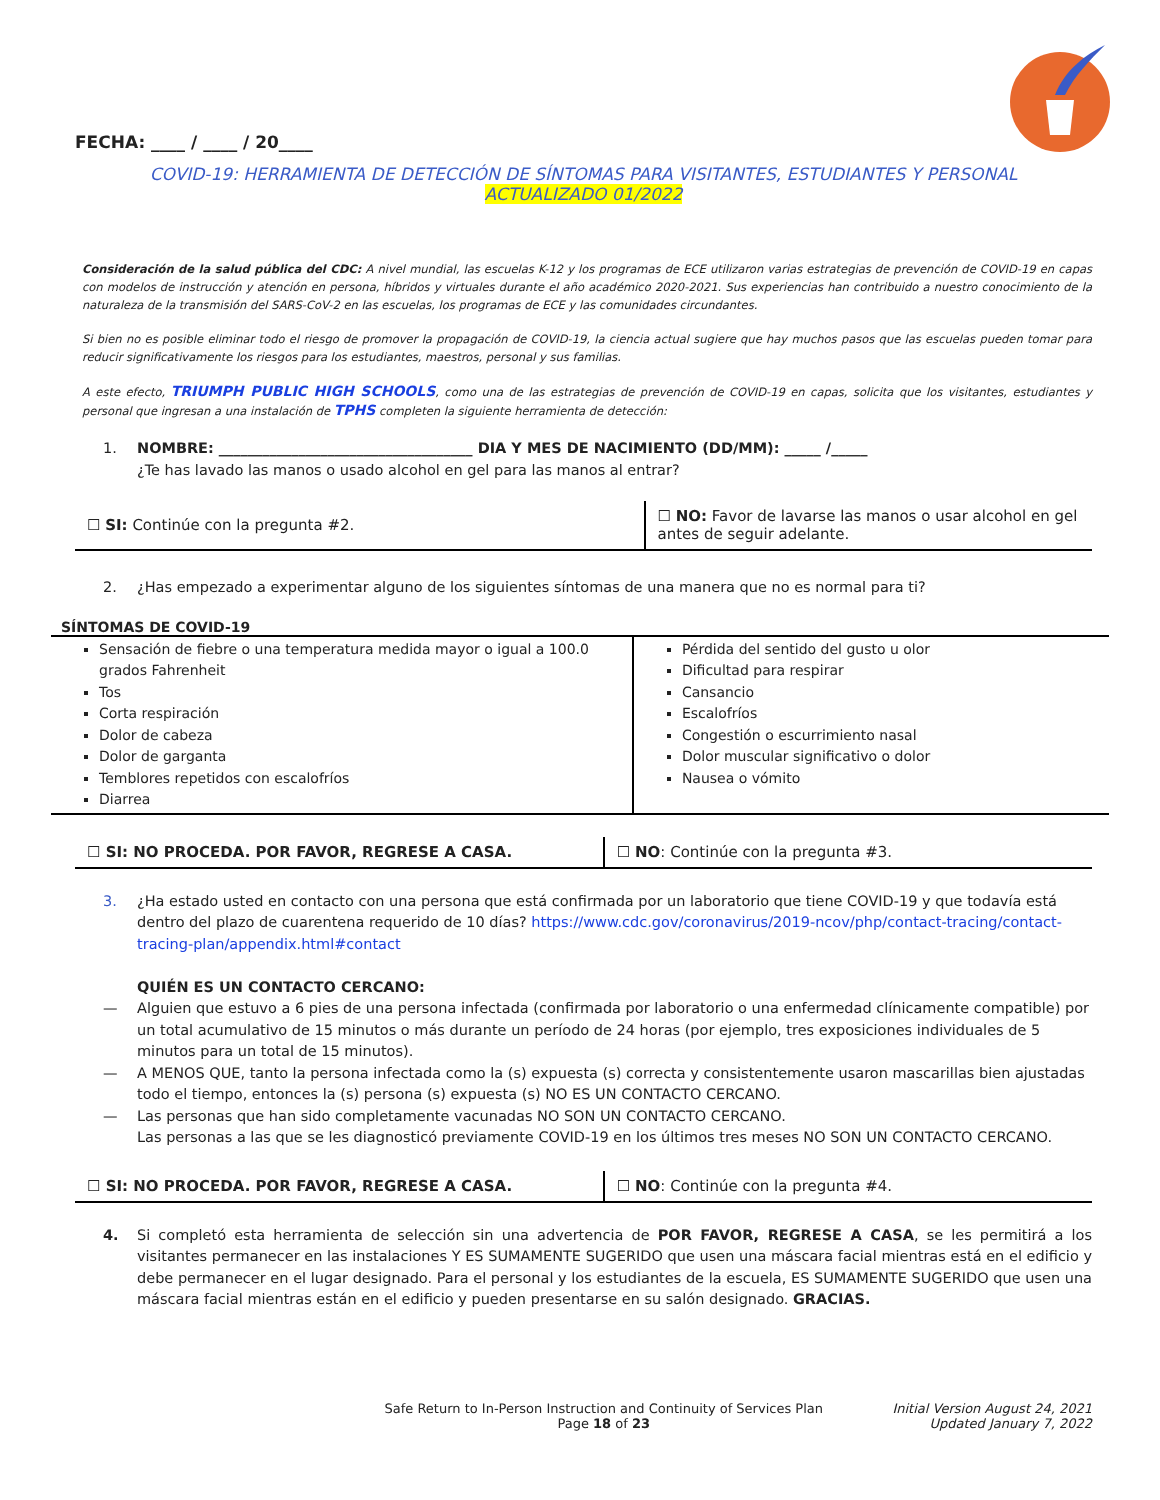FECHA: ____ / ____ / 20____
COVID-19: HERRAMIENTA DE DETECCIÓN DE SÍNTOMAS PARA VISITANTES, ESTUDIANTES Y PERSONAL
ACTUALIZADO 01/2022
Consideración de la salud pública del CDC: A nivel mundial, las escuelas K-12 y los programas de ECE utilizaron varias estrategias de prevención de COVID-19 en capas con modelos de instrucción y atención en persona, híbridos y virtuales durante el año académico 2020-2021. Sus experiencias han contribuido a nuestro conocimiento de la naturaleza de la transmisión del SARS-CoV-2 en las escuelas, los programas de ECE y las comunidades circundantes.
Si bien no es posible eliminar todo el riesgo de promover la propagación de COVID-19, la ciencia actual sugiere que hay muchos pasos que las escuelas pueden tomar para reducir significativamente los riesgos para los estudiantes, maestros, personal y sus familias.
A este efecto, TRIUMPH PUBLIC HIGH SCHOOLS, como una de las estrategias de prevención de COVID-19 en capas, solicita que los visitantes, estudiantes y personal que ingresan a una instalación de TPHS completen la siguiente herramienta de detección:
1. NOMBRE: ___________________________________ DIA Y MES DE NACIMIENTO (DD/MM): _____ /_____
¿Te has lavado las manos o usado alcohol en gel para las manos al entrar?
| ☐ SI: Continúe con la pregunta #2. | ☐ NO: Favor de lavarse las manos o usar alcohol en gel antes de seguir adelante. |
2. ¿Has empezado a experimentar alguno de los siguientes síntomas de una manera que no es normal para ti?
SÍNTOMAS DE COVID-19
| Sensación de fiebre o una temperatura medida mayor o igual a 100.0 grados Fahrenheit Tos Corta respiración Dolor de cabeza Dolor de garganta Temblores repetidos con escalofríos Diarrea | Pérdida del sentido del gusto u olor Dificultad para respirar Cansancio Escalofríos Congestión o escurrimiento nasal Dolor muscular significativo o dolor Nausea o vómito |
| ☐ SI: NO PROCEDA. POR FAVOR, REGRESE A CASA. | ☐ NO : Continúe con la pregunta #3. |
3. ¿Ha estado usted en contacto con una persona que está confirmada por un laboratorio que tiene COVID-19 y que todavía está dentro del plazo de cuarentena requerido de 10 días? https://www.cdc.gov/coronavirus/2019-ncov/php/contact-tracing/contact-tracing-plan/appendix.html#contact
QUIÉN ES UN CONTACTO CERCANO:
— Alguien que estuvo a 6 pies de una persona infectada (confirmada por laboratorio o una enfermedad clínicamente compatible) por un total acumulativo de 15 minutos o más durante un período de 24 horas (por ejemplo, tres exposiciones individuales de 5 minutos para un total de 15 minutos).
— A MENOS QUE, tanto la persona infectada como la (s) expuesta (s) correcta y consistentemente usaron mascarillas bien ajustadas todo el tiempo, entonces la (s) persona (s) expuesta (s) NO ES UN CONTACTO CERCANO.
— Las personas que han sido completamente vacunadas NO SON UN CONTACTO CERCANO.
Las personas a las que se les diagnosticó previamente COVID-19 en los últimos tres meses NO SON UN CONTACTO CERCANO.
| ☐ SI: NO PROCEDA. POR FAVOR, REGRESE A CASA. | ☐ NO : Continúe con la pregunta #4. |
4. Si completó esta herramienta de selección sin una advertencia de POR FAVOR, REGRESE A CASA, se les permitirá a los visitantes permanecer en las instalaciones Y ES SUMAMENTE SUGERIDO que usen una máscara facial mientras está en el edificio y debe permanecer en el lugar designado. Para el personal y los estudiantes de la escuela, ES SUMAMENTE SUGERIDO que usen una máscara facial mientras están en el edificio y pueden presentarse en su salón designado. GRACIAS.
Safe Return to In-Person Instruction and Continuity of Services Plan
Page 18 of 23
Initial Version August 24, 2021
Updated January 7, 2022